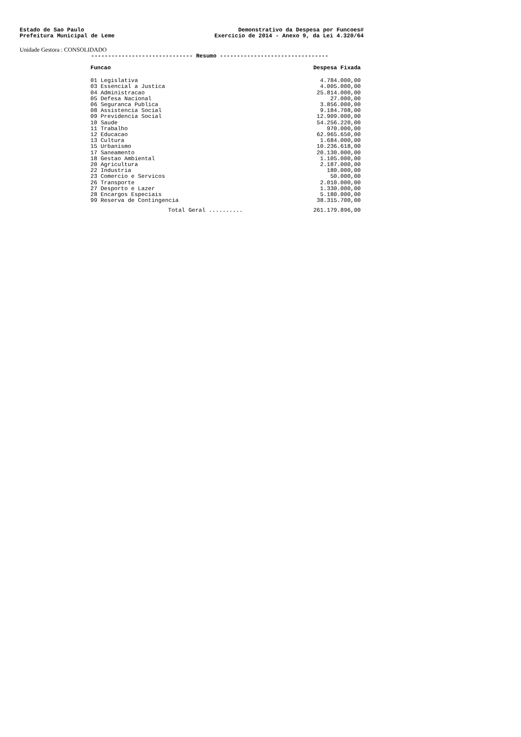Estado de Sao Paulo
Prefeitura Municipal de Leme
Demonstrativo da Despesa por Funcoes#
Exercicio de 2014 - Anexo 9, da Lei 4.320/64
Unidade Gestora : CONSOLIDADO
------------------------------ Resumo --------------------------------
| Funcao | Despesa Fixada |
| --- | --- |
| 01 Legislativa | 4.784.000,00 |
| 03 Essencial a Justica | 4.005.000,00 |
| 04 Administracao | 25.814.000,00 |
| 05 Defesa Nacional | 27.000,00 |
| 06 Seguranca Publica | 3.856.000,00 |
| 08 Assistencia Social | 9.184.708,00 |
| 09 Previdencia Social | 12.909.000,00 |
| 10 Saude | 54.256.220,00 |
| 11 Trabalho | 970.000,00 |
| 12 Educacao | 62.965.650,00 |
| 13 Cultura | 1.684.000,00 |
| 15 Urbanismo | 10.236.618,00 |
| 17 Saneamento | 20.130.000,00 |
| 18 Gestao Ambiental | 1.105.000,00 |
| 20 Agricultura | 2.187.000,00 |
| 22 Industria | 180.000,00 |
| 23 Comercio e Servicos | 50.000,00 |
| 26 Transporte | 2.010.000,00 |
| 27 Desporto e Lazer | 1.330.000,00 |
| 28 Encargos Especiais | 5.180.000,00 |
| 99 Reserva de Contingencia | 38.315.700,00 |
| Total Geral .......... | 261.179.896,00 |